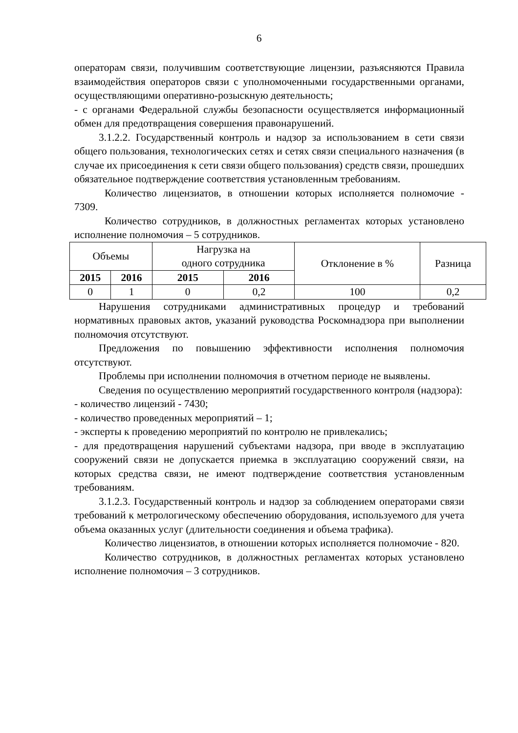6
операторам связи, получившим соответствующие лицензии, разъясняются Правила взаимодействия операторов связи с уполномоченными государственными органами, осуществляющими оперативно-розыскную деятельность;
- с органами Федеральной службы безопасности осуществляется информационный обмен для предотвращения совершения правонарушений.
3.1.2.2. Государственный контроль и надзор за использованием в сети связи общего пользования, технологических сетях и сетях связи специального назначения (в случае их присоединения к сети связи общего пользования) средств связи, прошедших обязательное подтверждение соответствия установленным требованиям.
Количество лицензиатов, в отношении которых исполняется полномочие - 7309.
Количество сотрудников, в должностных регламентах которых установлено исполнение полномочия – 5 сотрудников.
| Объемы | | Нагрузка на одного сотрудника | | Отклонение в % | Разница |
| --- | --- | --- | --- | --- | --- |
| 2015 | 2016 | 2015 | 2016 | | |
| 0 | 1 | 0 | 0,2 | 100 | 0,2 |
Нарушения сотрудниками административных процедур и требований нормативных правовых актов, указаний руководства Роскомнадзора при выполнении полномочия отсутствуют.
Предложения по повышению эффективности исполнения полномочия отсутствуют.
Проблемы при исполнении полномочия в отчетном периоде не выявлены.
Сведения по осуществлению мероприятий государственного контроля (надзора):
- количество лицензий - 7430;
- количество проведенных мероприятий – 1;
- эксперты к проведению мероприятий по контролю не привлекались;
- для предотвращения нарушений субъектами надзора, при вводе в эксплуатацию сооружений связи не допускается приемка в эксплуатацию сооружений связи, на которых средства связи, не имеют подтверждение соответствия установленным требованиям.
3.1.2.3. Государственный контроль и надзор за соблюдением операторами связи требований к метрологическому обеспечению оборудования, используемого для учета объема оказанных услуг (длительности соединения и объема трафика).
Количество лицензиатов, в отношении которых исполняется полномочие - 820.
Количество сотрудников, в должностных регламентах которых установлено исполнение полномочия – 3 сотрудников.